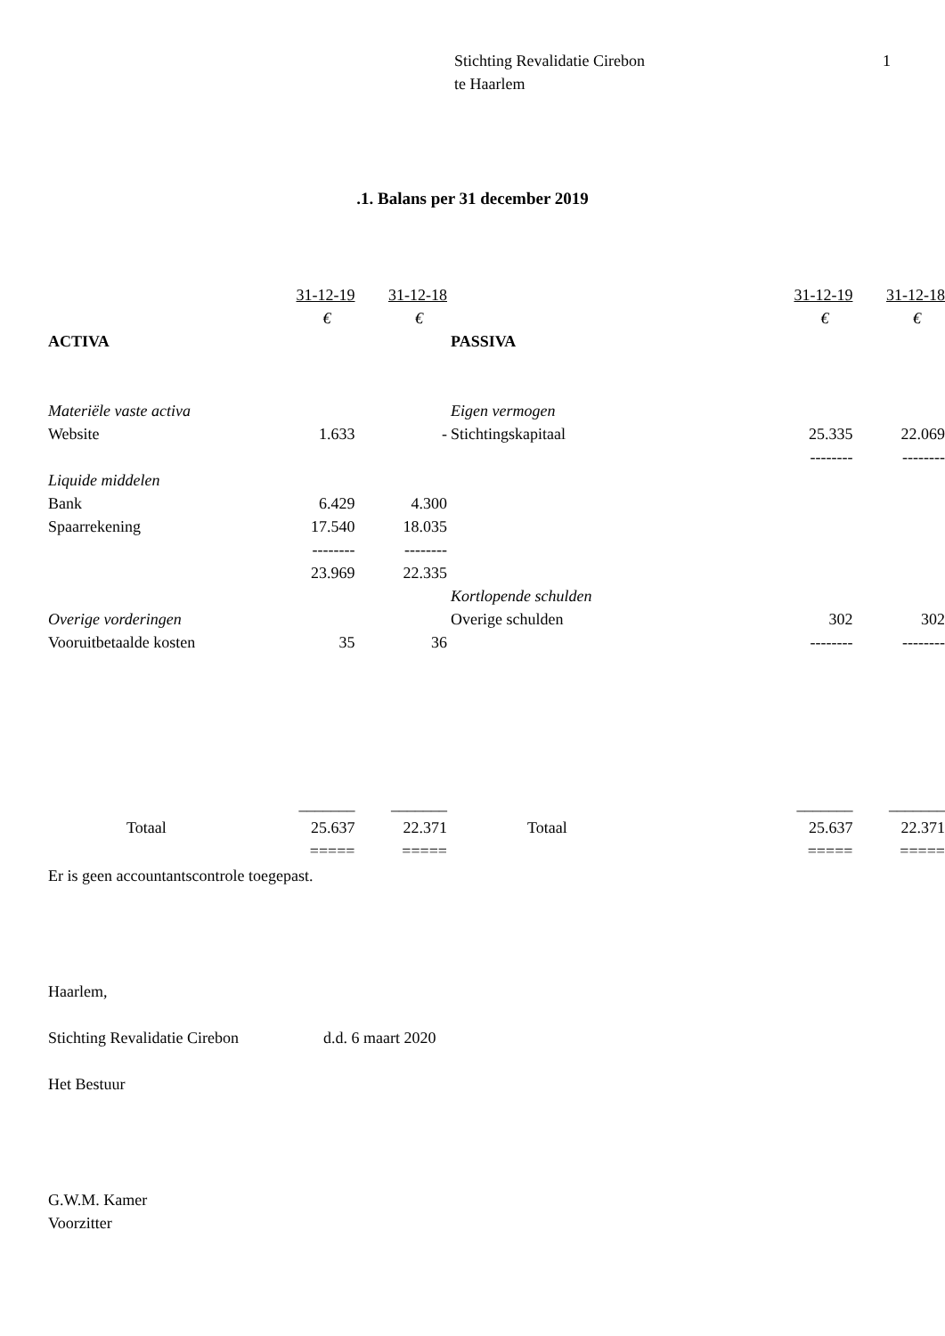Stichting Revalidatie Cirebon
te Haarlem
1
.1. Balans per 31 december 2019
| | 31-12-19 | 31-12-18 | | | 31-12-19 | 31-12-18 |
| --- | --- | --- | --- | --- | --- | --- |
| | € | € | | | € | € |
| ACTIVA | | | PASSIVA | | | |
| Materiële vaste activa | | | Eigen vermogen | | | |
| Website | 1.633 | - | Stichtingskapitaal | | 25.335 | 22.069 |
| | | | | | -------- | -------- |
| Liquide middelen | | | | | | |
| Bank | 6.429 | 4.300 | | | | |
| Spaarrekening | 17.540 | 18.035 | | | | |
| | -------- | -------- | | | | |
| | 23.969 | 22.335 | | | | |
| | | | Kortlopende schulden | | | |
| Overige vorderingen | | | Overige schulden | | 302 | 302 |
| Vooruitbetaalde kosten | 35 | 36 | | | -------- | -------- |
| | _______ | _______ | | | _______ | _______ |
| Totaal | 25.637 | 22.371 | Totaal | | 25.637 | 22.371 |
| | ===== | ===== | | | ===== | ===== |
Er is geen accountantscontrole toegepast.
Haarlem,
Stichting Revalidatie Cirebon d.d. 6 maart 2020
Het Bestuur
G.W.M. Kamer
Voorzitter